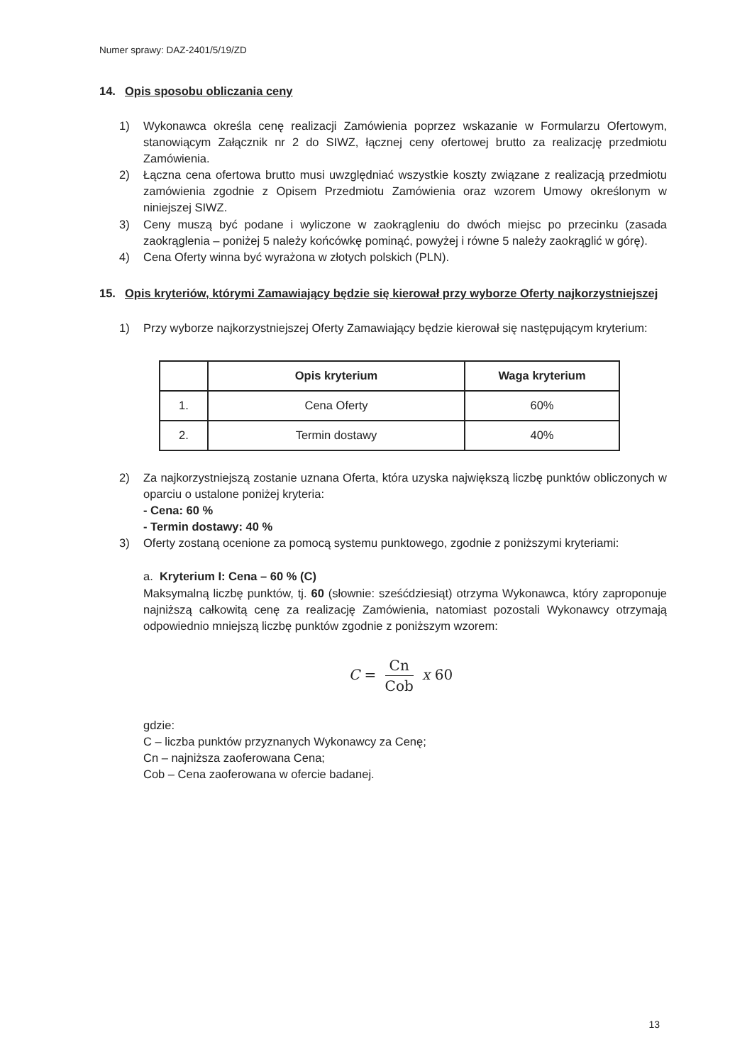Numer sprawy: DAZ-2401/5/19/ZD
14. Opis sposobu obliczania ceny
1) Wykonawca określa cenę realizacji Zamówienia poprzez wskazanie w Formularzu Ofertowym, stanowiącym Załącznik nr 2 do SIWZ, łącznej ceny ofertowej brutto za realizację przedmiotu Zamówienia.
2) Łączna cena ofertowa brutto musi uwzględniać wszystkie koszty związane z realizacją przedmiotu zamówienia zgodnie z Opisem Przedmiotu Zamówienia oraz wzorem Umowy określonym w niniejszej SIWZ.
3) Ceny muszą być podane i wyliczone w zaokrągleniu do dwóch miejsc po przecinku (zasada zaokrąglenia – poniżej 5 należy końcówkę pominąć, powyżej i równe 5 należy zaokrąglić w górę).
4) Cena Oferty winna być wyrażona w złotych polskich (PLN).
15. Opis kryteriów, którymi Zamawiający będzie się kierował przy wyborze Oferty najkorzystniejszej
1) Przy wyborze najkorzystniejszej Oferty Zamawiający będzie kierował się następującym kryterium:
| | Opis kryterium | Waga kryterium |
| --- | --- | --- |
| 1. | Cena Oferty | 60% |
| 2. | Termin dostawy | 40% |
2) Za najkorzystniejszą zostanie uznana Oferta, która uzyska największą liczbę punktów obliczonych w oparciu o ustalone poniżej kryteria:
- Cena: 60 %
- Termin dostawy: 40 %
3) Oferty zostaną ocenione za pomocą systemu punktowego, zgodnie z poniższymi kryteriami:
a. Kryterium I: Cena – 60 % (C)
Maksymalną liczbę punktów, tj. 60 (słownie: sześćdziesiąt) otrzyma Wykonawca, który zaproponuje najniższą całkowitą cenę za realizację Zamówienia, natomiast pozostali Wykonawcy otrzymają odpowiednio mniejszą liczbę punktów zgodnie z poniższym wzorem:
C = Cn Cob x 60
gdzie:
C – liczba punktów przyznanych Wykonawcy za Cenę;
Cn – najniższa zaoferowana Cena;
Cob – Cena zaoferowana w ofercie badanej.
13